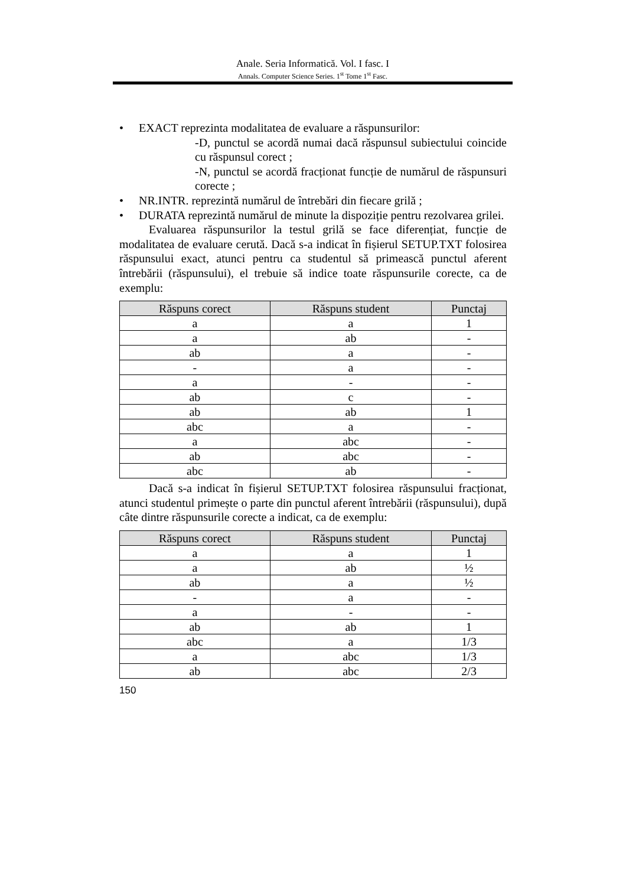Anale. Seria Informatică. Vol. I fasc. I
Annals. Computer Science Series. 1<sup>st</sup> Tome 1<sup>st</sup> Fasc.
• EXACT reprezinta modalitatea de evaluare a răspunsurilor:
-D, punctul se acordă numai dacă răspunsul subiectului coincide cu răspunsul corect ;
-N, punctul se acordă fracționat funcție de numărul de răspunsuri corecte ;
• NR.INTR. reprezintă numărul de întrebări din fiecare grilă ;
• DURATA reprezintă numărul de minute la dispoziție pentru rezolvarea grilei.
Evaluarea răspunsurilor la testul grilă se face diferențiat, funcție de modalitatea de evaluare cerută. Dacă s-a indicat în fișierul SETUP.TXT folosirea răspunsului exact, atunci pentru ca studentul să primească punctul aferent întrebării (răspunsului), el trebuie să indice toate răspunsurile corecte, ca de exemplu:
| Răspuns corect | Răspuns student | Punctaj |
| --- | --- | --- |
| a | a | 1 |
| a | ab | - |
| ab | a | - |
| - | a | - |
| a | - | - |
| ab | c | - |
| ab | ab | 1 |
| abc | a | - |
| a | abc | - |
| ab | abc | - |
| abc | ab | - |
Dacă s-a indicat în fișierul SETUP.TXT folosirea răspunsului fracționat, atunci studentul primește o parte din punctul aferent întrebării (răspunsului), după câte dintre răspunsurile corecte a indicat, ca de exemplu:
| Răspuns corect | Răspuns student | Punctaj |
| --- | --- | --- |
| a | a | 1 |
| a | ab | ½ |
| ab | a | ½ |
| - | a | - |
| a | - | - |
| ab | ab | 1 |
| abc | a | 1/3 |
| a | abc | 1/3 |
| ab | abc | 2/3 |
150